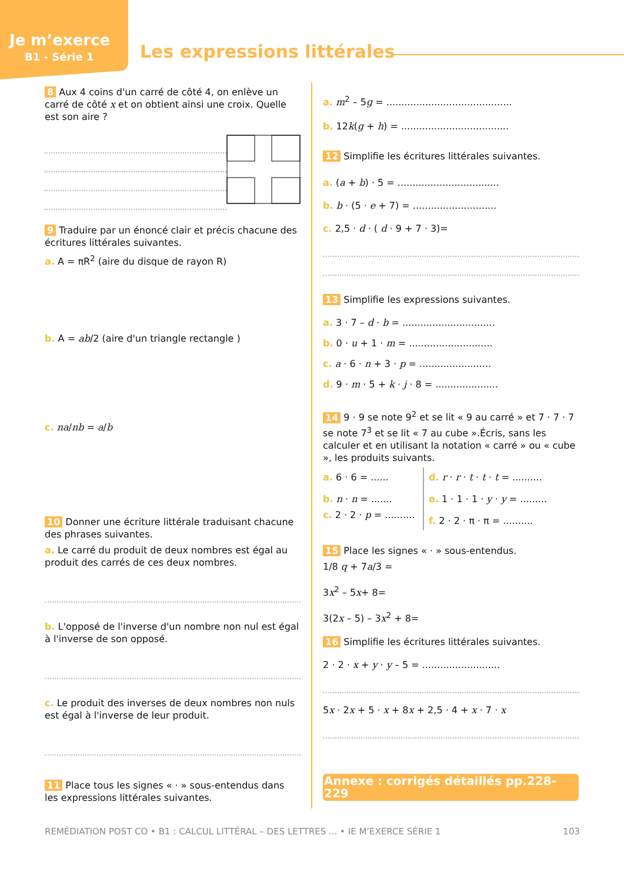Je m’exerce
B1 - Série 1
Les expressions littérales
8 Aux 4 coins d'un carré de côté 4, on enlève un carré de côté x et on obtient ainsi une croix. Quelle est son aire ?
9 Traduire par un énoncé clair et précis chacune des écritures littérales suivantes.
a. A = πR<sup>2</sup> (aire du disque de rayon R)
b. A = ab/2 (aire d'un triangle rectangle )
c. na/nb = a/b
10 Donner une écriture littérale traduisant chacune des phrases suivantes.
a. Le carré du produit de deux nombres est égal au produit des carrés de ces deux nombres.
b. L'opposé de l'inverse d'un nombre non nul est égal à l'inverse de son opposé.
c. Le produit des inverses de deux nombres non nuls est égal à l'inverse de leur produit.
11 Place tous les signes « · » sous-entendus dans les expressions littérales suivantes.
a. m<sup>2</sup> – 5g = ..........................................
b. 12k(g + h) = ....................................
12 Simplifie les écritures littérales suivantes.
a. (a + b) · 5 = ..................................
b. b · (5 · e + 7) = ............................
c. 2,5 · d · ( d · 9 + 7 · 3)=
13 Simplifie les expressions suivantes.
a. 3 · 7 – d · b = ...............................
b. 0 · u + 1 · m = ............................
c. a · 6 · n + 3 · p = ........................
d. 9 · m · 5 + k · j · 8 = .....................
14 9 · 9 se note 9<sup>2</sup> et se lit « 9 au carré » et 7 · 7 · 7 se note 7<sup>3</sup> et se lit « 7 au cube ».Écris, sans les calculer et en utilisant la notation « carré » ou « cube », les produits suivants.
a. 6 · 6 = ......
b. n · n = .......
c. 2 · 2 · p = ..........
d. r · r · t · t · t = ..........
e. 1 · 1 · 1 · y · y = .........
f. 2 · 2 · π · π = ..........
15 Place les signes « · » sous-entendus.
1/8 q + 7a/3 =
3x<sup>2</sup> – 5x+ 8=
3(2x – 5) – 3x<sup>2</sup> + 8=
16 Simplifie les écritures littérales suivantes.
2 · 2 · x + y · y – 5 = ..........................
5x · 2x + 5 · x + 8x + 2,5 · 4 + x · 7 · x
Annexe : corrigés détaillés pp.228-229
REMÉDIATION POST CO • B1 : CALCUL LITTÉRAL – DES LETTRES ... • IE M’EXERCE SÉRIE 1 103